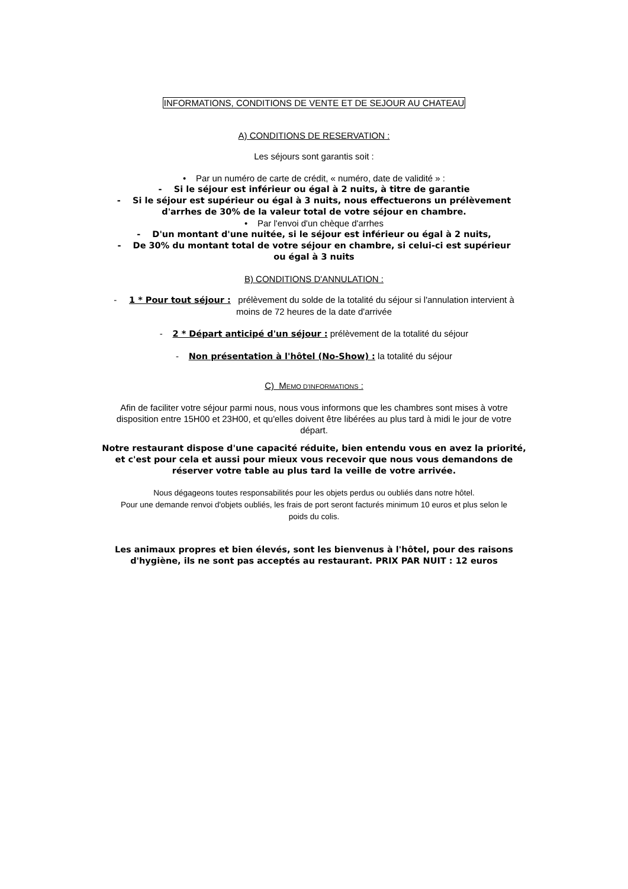INFORMATIONS, CONDITIONS DE VENTE ET DE SEJOUR AU CHATEAU
A) CONDITIONS DE RESERVATION :
Les séjours sont garantis soit :
• Par un numéro de carte de crédit, « numéro, date de validité » :
- Si le séjour est inférieur ou égal à 2 nuits, à titre de garantie
- Si le séjour est supérieur ou égal à 3 nuits, nous effectuerons un prélèvement
d'arrhes de 30% de la valeur total de votre séjour en chambre.
• Par l'envoi d'un chèque d'arrhes
- D'un montant d'une nuitée, si le séjour est inférieur ou égal à 2 nuits,
- De 30% du montant total de votre séjour en chambre, si celui-ci est supérieur
ou égal à 3 nuits
B) CONDITIONS D'ANNULATION :
- 1 * Pour tout séjour : prélèvement du solde de la totalité du séjour si l'annulation intervient à
moins de 72 heures de la date d'arrivée
- 2 * Départ anticipé d'un séjour : prélèvement de la totalité du séjour
- Non présentation à l'hôtel (No-Show) : la totalité du séjour
C) MEMO D'INFORMATIONS :
Afin de faciliter votre séjour parmi nous, nous vous informons que les chambres sont mises à votre
disposition entre 15H00 et 23H00, et qu'elles doivent être libérées au plus tard à midi le jour de votre
départ.
Notre restaurant dispose d'une capacité réduite, bien entendu vous en avez la priorité,
et c'est pour cela et aussi pour mieux vous recevoir que nous vous demandons de
réserver votre table au plus tard la veille de votre arrivée.
Nous dégageons toutes responsabilités pour les objets perdus ou oubliés dans notre hôtel.
Pour une demande renvoi d'objets oubliés, les frais de port seront facturés minimum 10 euros et plus selon le
poids du colis.
Les animaux propres et bien élevés, sont les bienvenus à l'hôtel, pour des raisons
d'hygiène, ils ne sont pas acceptés au restaurant. PRIX PAR NUIT : 12 euros